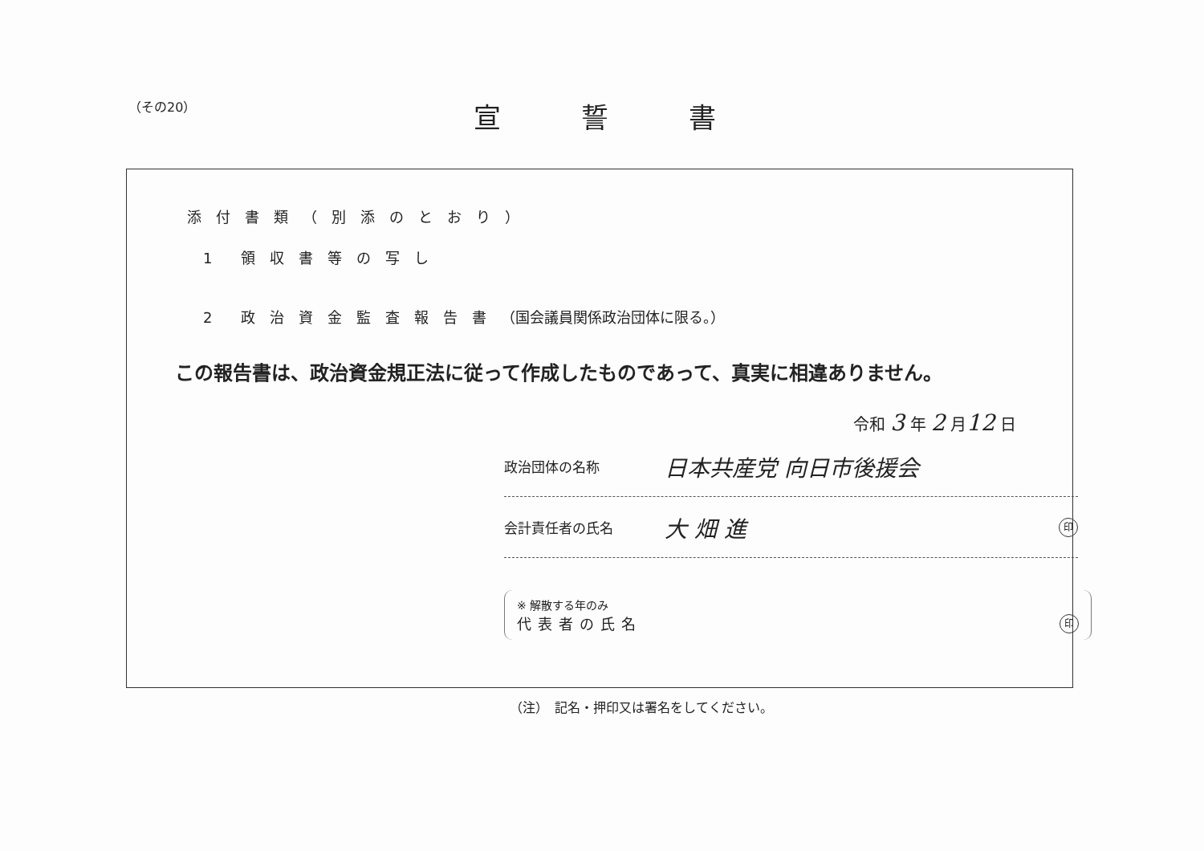（その20）
宣誓書
添付書類（別添のとおり）
1　　領収書等の写し
2　　政治資金監査報告書（国会議員関係政治団体に限る。）
この報告書は、政治資金規正法に従って作成したものであって、真実に相違ありません。
令和 3 年 2 月12 日
政治団体の名称 日本共産党 向日市後援会
会計責任者の氏名 大 畑 進 印
※ 解散する年のみ
代表者の氏名
印
（注）　記名・押印又は署名をしてください。